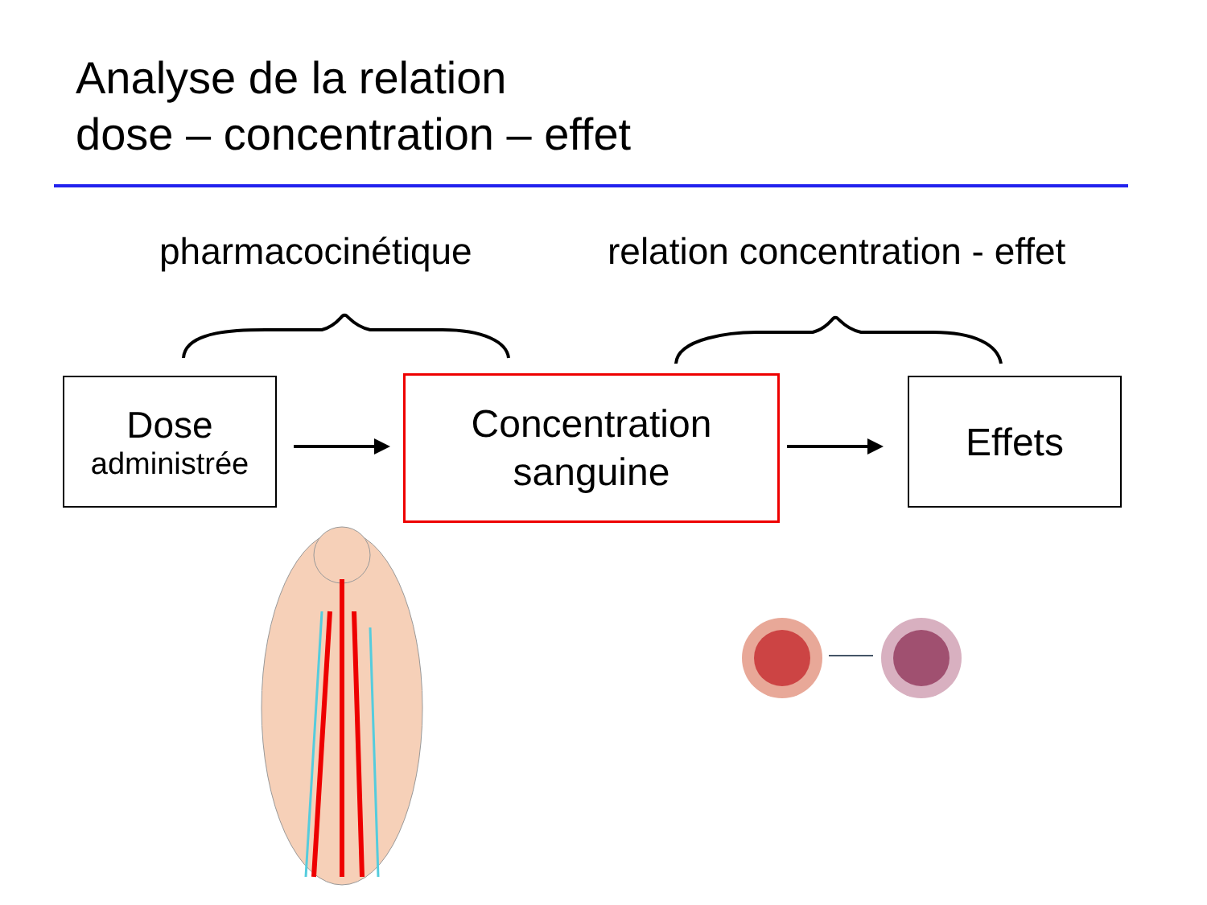Analyse de la relation
dose – concentration – effet
pharmacocinétique relation concentration - effet
Dose
administrée
Concentration
sanguine
Effets